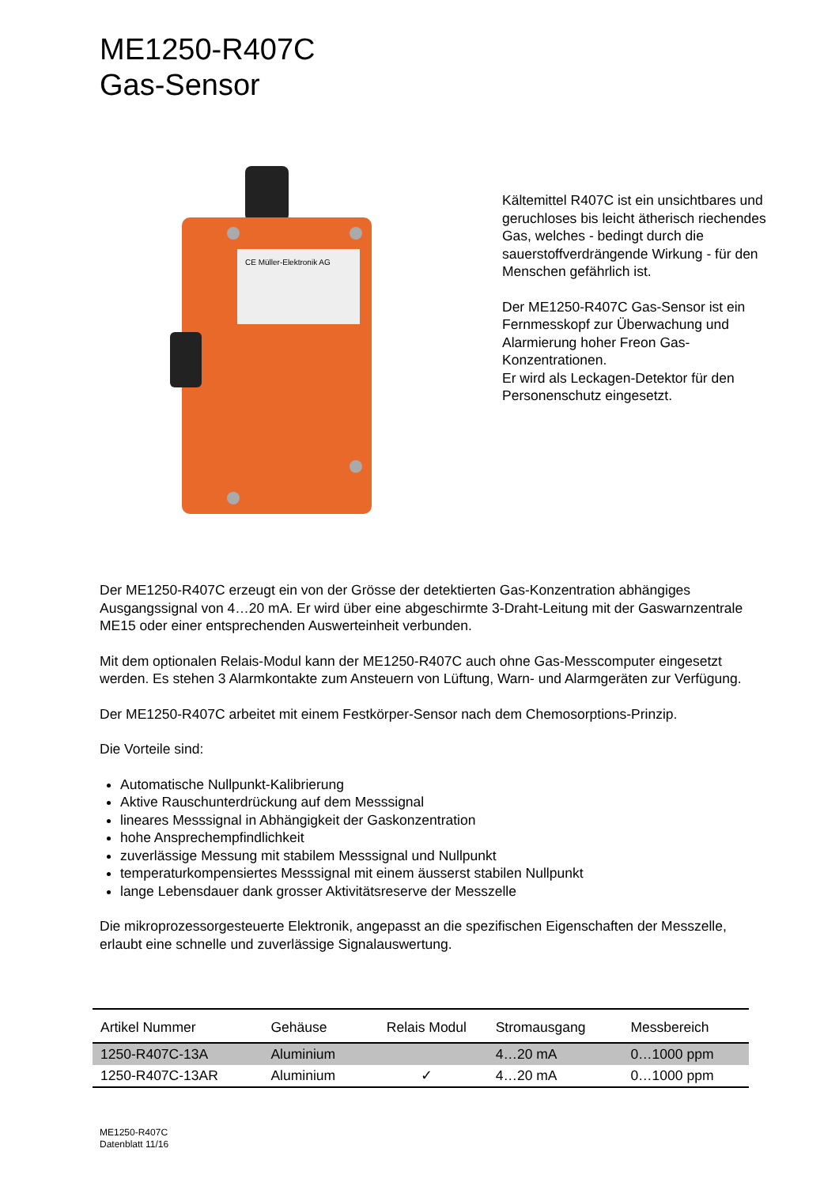ME1250-R407C
Gas-Sensor
CE Müller-Elektronik AG
Kältemittel R407C ist ein unsichtbares und geruchloses bis leicht ätherisch riechendes Gas, welches - bedingt durch die sauerstoffverdrängende Wirkung - für den Menschen gefährlich ist.
Der ME1250-R407C Gas-Sensor ist ein Fernmesskopf zur Überwachung und Alarmierung hoher Freon Gas-Konzentrationen.
Er wird als Leckagen-Detektor für den Personenschutz eingesetzt.
Der ME1250-R407C erzeugt ein von der Grösse der detektierten Gas-Konzentration abhängiges Ausgangssignal von 4…20 mA. Er wird über eine abgeschirmte 3-Draht-Leitung mit der Gaswarnzentrale ME15 oder einer entsprechenden Auswerteinheit verbunden.
Mit dem optionalen Relais-Modul kann der ME1250-R407C auch ohne Gas-Messcomputer eingesetzt werden. Es stehen 3 Alarmkontakte zum Ansteuern von Lüftung, Warn- und Alarmgeräten zur Verfügung.
Der ME1250-R407C arbeitet mit einem Festkörper-Sensor nach dem Chemosorptions-Prinzip.
Die Vorteile sind:
Automatische Nullpunkt-Kalibrierung
Aktive Rauschunterdrückung auf dem Messsignal
lineares Messsignal in Abhängigkeit der Gaskonzentration
hohe Ansprechempfindlichkeit
zuverlässige Messung mit stabilem Messsignal und Nullpunkt
temperaturkompensiertes Messsignal mit einem äusserst stabilen Nullpunkt
lange Lebensdauer dank grosser Aktivitätsreserve der Messzelle
Die mikroprozessorgesteuerte Elektronik, angepasst an die spezifischen Eigenschaften der Messzelle, erlaubt eine schnelle und zuverlässige Signalauswertung.
| Artikel Nummer | Gehäuse | Relais Modul | Stromausgang | Messbereich |
| --- | --- | --- | --- | --- |
| 1250-R407C-13A | Aluminium | | 4…20 mA | 0…1000 ppm |
| 1250-R407C-13AR | Aluminium | ✓ | 4…20 mA | 0…1000 ppm |
ME1250-R407C
Datenblatt 11/16